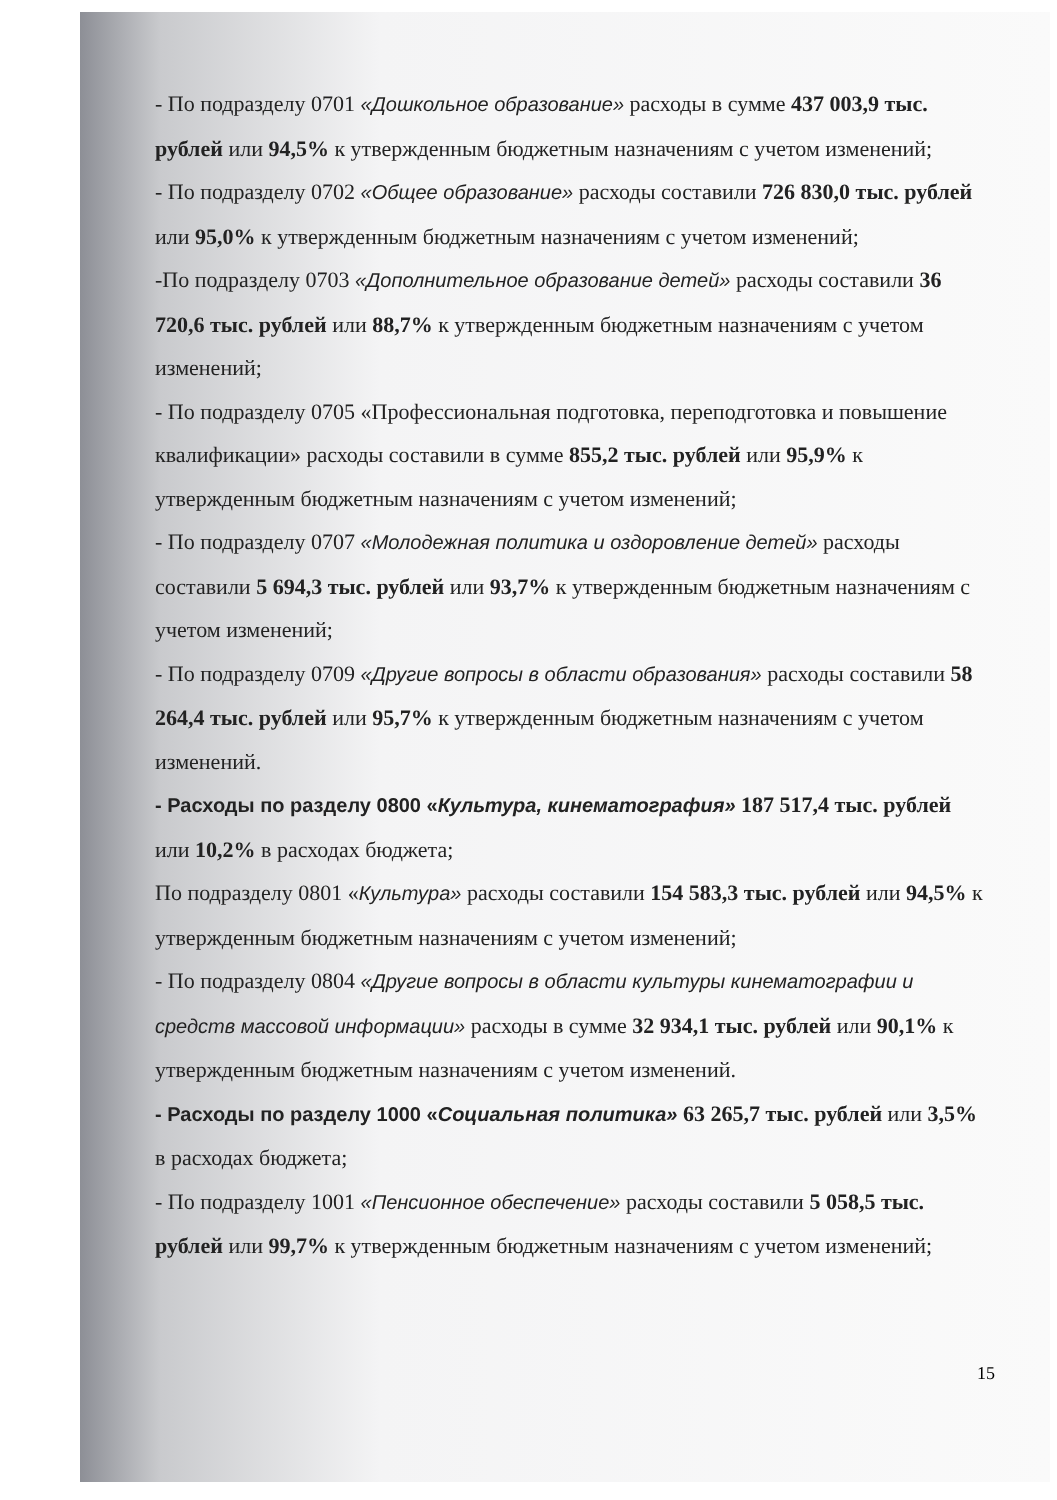- По подразделу 0701 «Дошкольное образование» расходы в сумме 437 003,9 тыс. рублей или 94,5% к утвержденным бюджетным назначениям с учетом изменений;
- По подразделу 0702 «Общее образование» расходы составили 726 830,0 тыс. рублей или 95,0% к утвержденным бюджетным назначениям с учетом изменений;
-По подразделу 0703 «Дополнительное образование детей» расходы составили 36 720,6 тыс. рублей или 88,7% к утвержденным бюджетным назначениям с учетом изменений;
- По подразделу 0705 «Профессиональная подготовка, переподготовка и повышение квалификации» расходы составили в сумме 855,2 тыс. рублей или 95,9% к утвержденным бюджетным назначениям с учетом изменений;
- По подразделу 0707 «Молодежная политика и оздоровление детей» расходы составили 5 694,3 тыс. рублей или 93,7% к утвержденным бюджетным назначениям с учетом изменений;
- По подразделу 0709 «Другие вопросы в области образования» расходы составили 58 264,4 тыс. рублей или 95,7% к утвержденным бюджетным назначениям с учетом изменений.
- Расходы по разделу 0800 «Культура, кинематография» 187 517,4 тыс. рублей или 10,2% в расходах бюджета;
По подразделу 0801 «Культура» расходы составили 154 583,3 тыс. рублей или 94,5% к утвержденным бюджетным назначениям с учетом изменений;
- По подразделу 0804 «Другие вопросы в области культуры кинематографии и средств массовой информации» расходы в сумме 32 934,1 тыс. рублей или 90,1% к утвержденным бюджетным назначениям с учетом изменений.
- Расходы по разделу 1000 «Социальная политика» 63 265,7 тыс. рублей или 3,5% в расходах бюджета;
- По подразделу 1001 «Пенсионное обеспечение» расходы составили 5 058,5 тыс. рублей или 99,7% к утвержденным бюджетным назначениям с учетом изменений;
15